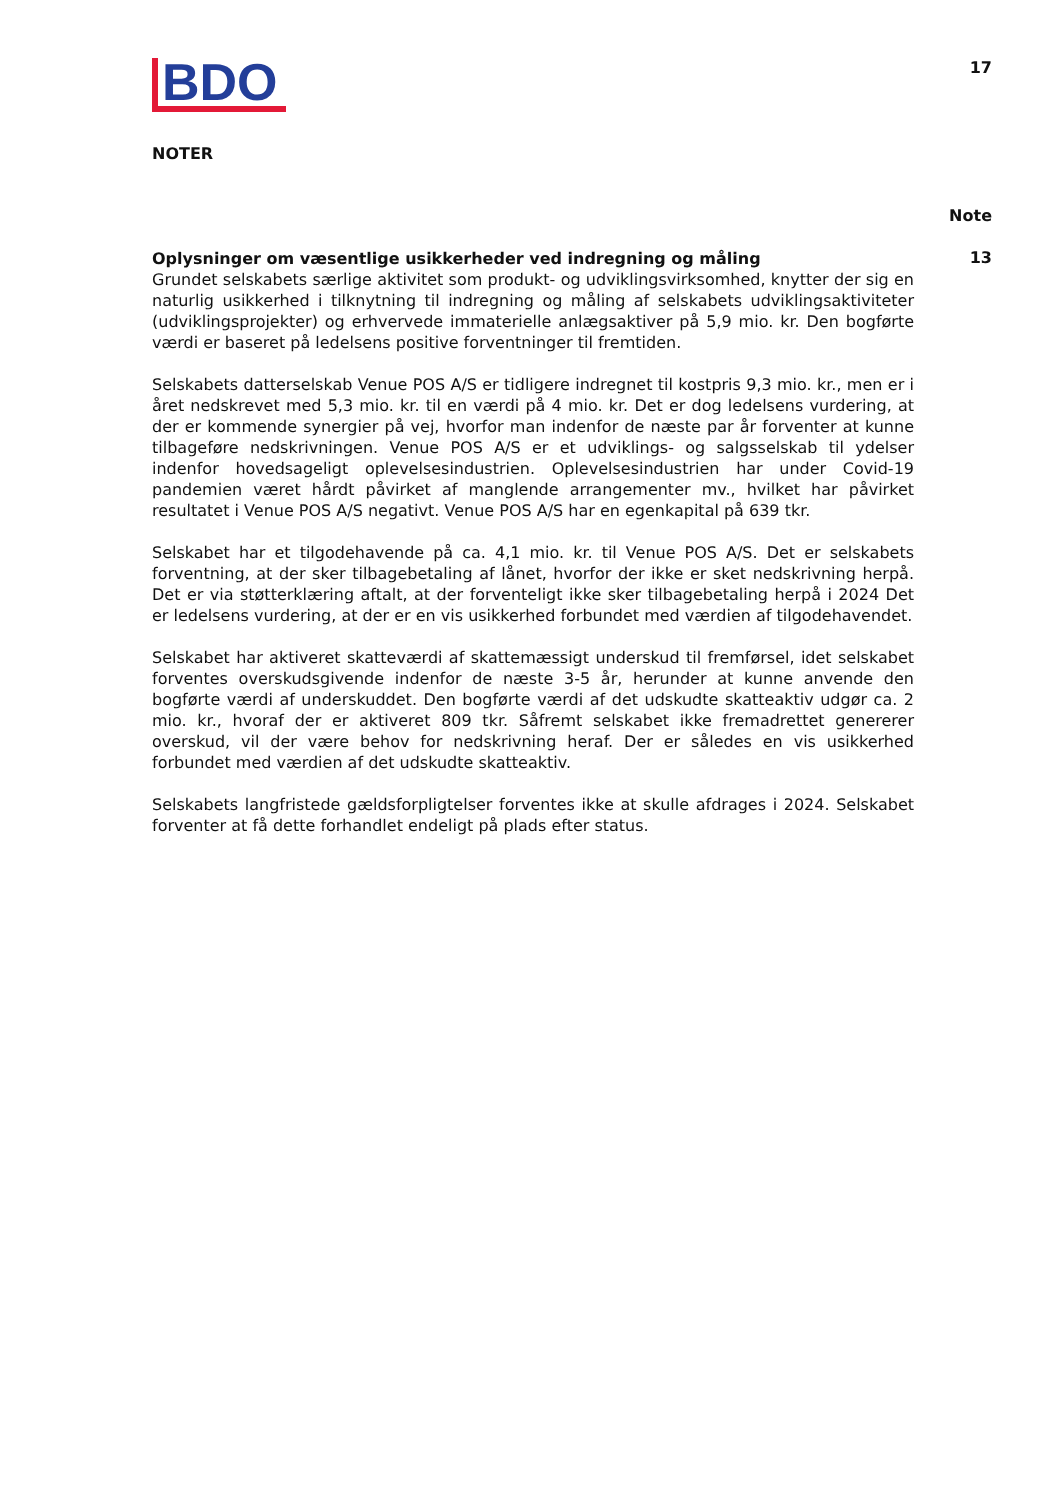BDO
17
NOTER
Note
Oplysninger om væsentlige usikkerheder ved indregning og måling
Grundet selskabets særlige aktivitet som produkt- og udviklingsvirksomhed, knytter der sig en naturlig usikkerhed i tilknytning til indregning og måling af selskabets udviklingsaktiviteter (udviklingsprojekter) og erhvervede immaterielle anlægsaktiver på 5,9 mio. kr. Den bogførte værdi er baseret på ledelsens positive forventninger til fremtiden.
Selskabets datterselskab Venue POS A/S er tidligere indregnet til kostpris 9,3 mio. kr., men er i året nedskrevet med 5,3 mio. kr. til en værdi på 4 mio. kr. Det er dog ledelsens vurdering, at der er kommende synergier på vej, hvorfor man indenfor de næste par år forventer at kunne tilbageføre nedskrivningen. Venue POS A/S er et udviklings- og salgsselskab til ydelser indenfor hovedsageligt oplevelsesindustrien. Oplevelsesindustrien har under Covid-19 pandemien været hårdt påvirket af manglende arrangementer mv., hvilket har påvirket resultatet i Venue POS A/S negativt. Venue POS A/S har en egenkapital på 639 tkr.
Selskabet har et tilgodehavende på ca. 4,1 mio. kr. til Venue POS A/S. Det er selskabets forventning, at der sker tilbagebetaling af lånet, hvorfor der ikke er sket nedskrivning herpå. Det er via støtterklæring aftalt, at der forventeligt ikke sker tilbagebetaling herpå i 2024 Det er ledelsens vurdering, at der er en vis usikkerhed forbundet med værdien af tilgodehavendet.
Selskabet har aktiveret skatteværdi af skattemæssigt underskud til fremførsel, idet selskabet forventes overskudsgivende indenfor de næste 3-5 år, herunder at kunne anvende den bogførte værdi af underskuddet. Den bogførte værdi af det udskudte skatteaktiv udgør ca. 2 mio. kr., hvoraf der er aktiveret 809 tkr. Såfremt selskabet ikke fremadrettet genererer overskud, vil der være behov for nedskrivning heraf. Der er således en vis usikkerhed forbundet med værdien af det udskudte skatteaktiv.
Selskabets langfristede gældsforpligtelser forventes ikke at skulle afdrages i 2024. Selskabet forventer at få dette forhandlet endeligt på plads efter status.
13